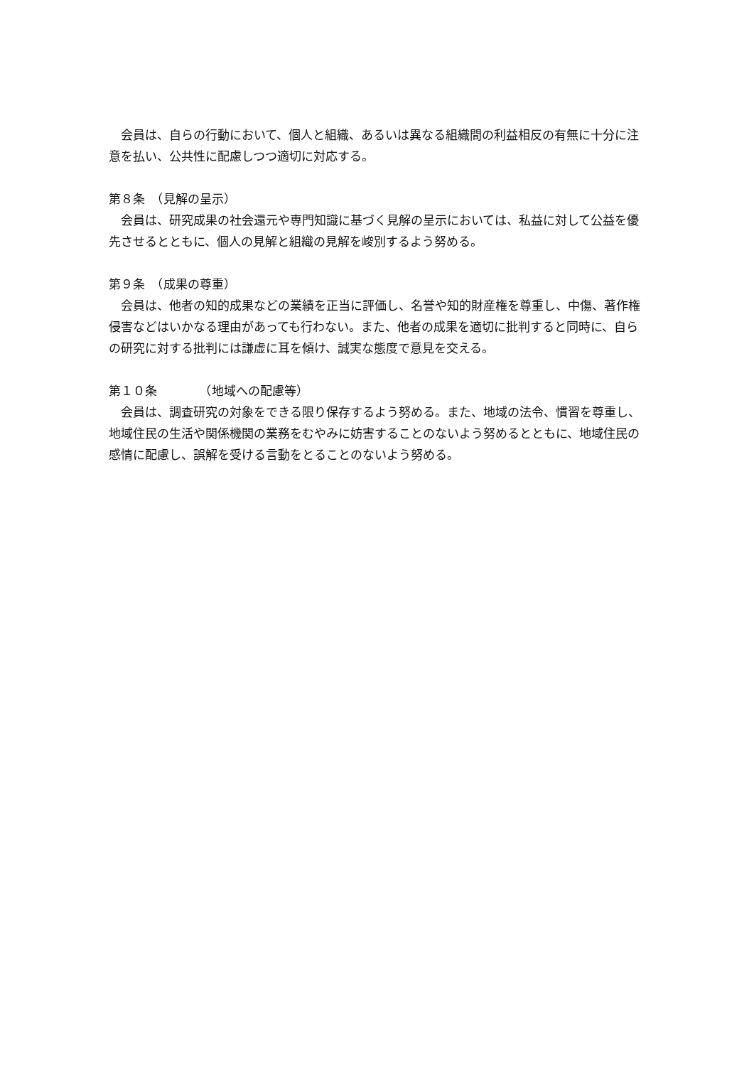会員は、自らの行動において、個人と組織、あるいは異なる組織間の利益相反の有無に十分に注意を払い、公共性に配慮しつつ適切に対応する。
第８条　（見解の呈示）
会員は、研究成果の社会還元や専門知識に基づく見解の呈示においては、私益に対して公益を優先させるとともに、個人の見解と組織の見解を峻別するよう努める。
第９条　（成果の尊重）
会員は、他者の知的成果などの業績を正当に評価し、名誉や知的財産権を尊重し、中傷、著作権侵害などはいかなる理由があっても行わない。また、他者の成果を適切に批判すると同時に、自らの研究に対する批判には謙虚に耳を傾け、誠実な態度で意見を交える。
第１０条　　　　（地域への配慮等）
会員は、調査研究の対象をできる限り保存するよう努める。また、地域の法令、慣習を尊重し、地域住民の生活や関係機関の業務をむやみに妨害することのないよう努めるとともに、地域住民の感情に配慮し、誤解を受ける言動をとることのないよう努める。